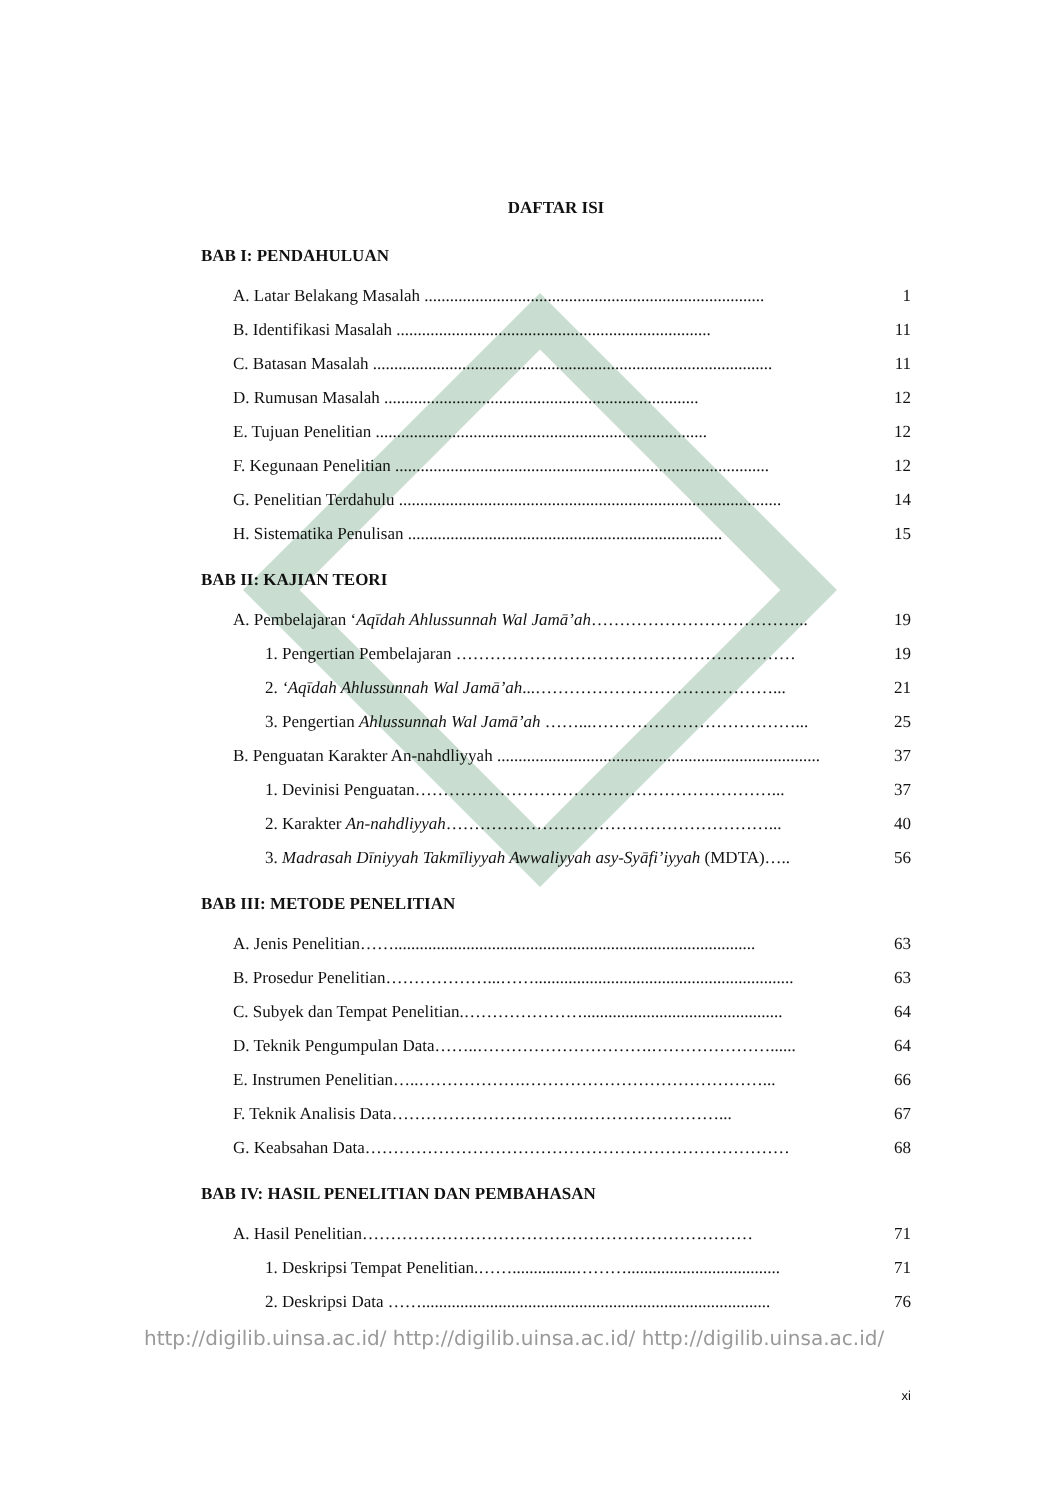DAFTAR ISI
BAB I: PENDAHULUAN
A. Latar Belakang Masalah ................................................................................ 1
B. Identifikasi Masalah .......................................................................... 11
C. Batasan Masalah .............................................................................................. 11
D. Rumusan Masalah .......................................................................... 12
E. Tujuan Penelitian .............................................................................. 12
F. Kegunaan Penelitian ........................................................................................ 12
G. Penelitian Terdahulu .......................................................................................... 14
H. Sistematika Penulisan .......................................................................... 15
BAB II: KAJIAN TEORI
A. Pembelajaran ‘Aqīdah Ahlussunnah Wal Jamā’ah………………………………... 19
1. Pengertian Pembelajaran …………………………………………………… 19
2. ‘Aqīdah Ahlussunnah Wal Jamā’ah...……………………………………... 21
3. Pengertian Ahlussunnah Wal Jamā’ah ……...………………………………... 25
B. Penguatan Karakter An-nahdliyyah ............................................................................ 37
1. Devinisi Penguatan………………………………………………………... 37
2. Karakter An-nahdliyyah…………………………………………………... 40
3. Madrasah Dīniyyah Takmīliyyah Awwaliyyah asy-Syāfi’iyyah (MDTA)….. 56
BAB III: METODE PENELITIAN
A. Jenis Penelitian……..................................................................................... 63
B. Prosedur Penelitian………………...……............................................................. 63
C. Subyek dan Tempat Penelitian.…………………............................................... 64
D. Teknik Pengumpulan Data……..………………………….…………………...... 64
E. Instrumen Penelitian…..……………….……………………………………... 66
F. Teknik Analisis Data…………………………….……………………... 67
G. Keabsahan Data………………………………………………………………… 68
BAB IV: HASIL PENELITIAN DAN PEMBAHASAN
A. Hasil Penelitian…………………………………………………………… 71
1. Deskripsi Tempat Penelitian.……...............……….................................... 71
2. Deskripsi Data …….................................................................................. 76
http://digilib.uinsa.ac.id/ http://digilib.uinsa.ac.id/ http://digilib.uinsa.ac.id/
xi